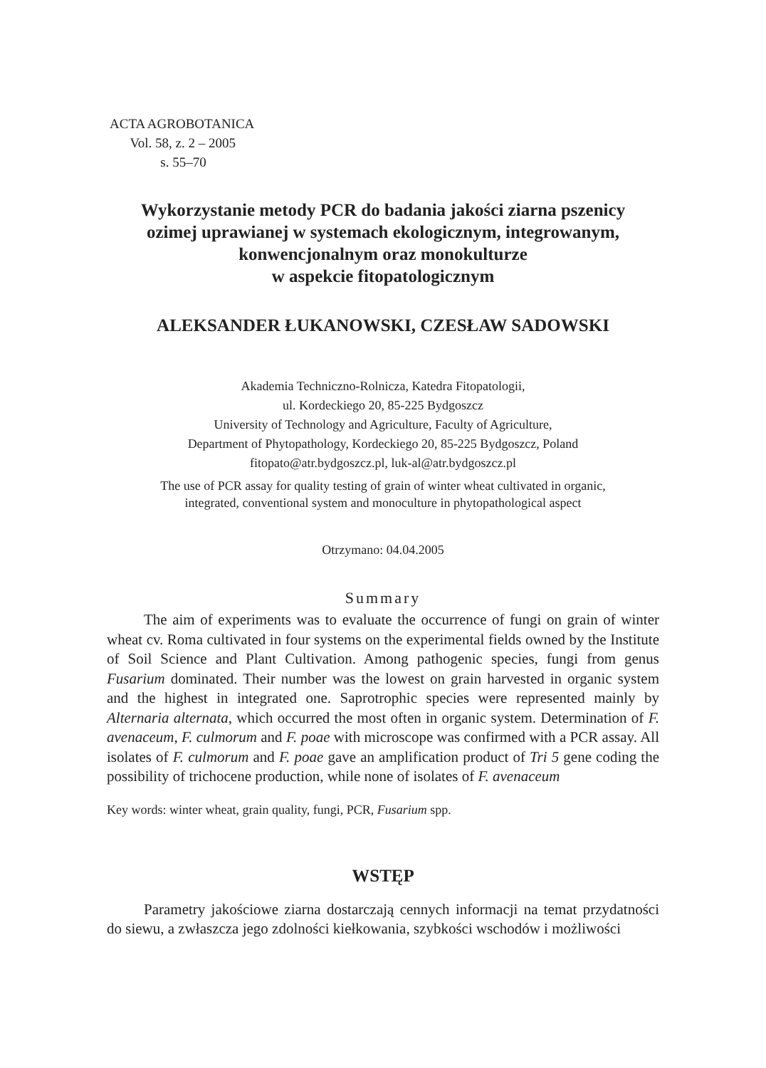ACTA AGROBOTANICA
Vol. 58, z. 2 – 2005
s. 55–70
Wykorzystanie metody PCR do badania jakości ziarna pszenicy
ozimej uprawianej w systemach ekologicznym, integrowanym,
konwencjonalnym oraz monokulturze
w aspekcie fitopatologicznym
ALEKSANDER ŁUKANOWSKI, CZESŁAW SADOWSKI
Akademia Techniczno-Rolnicza, Katedra Fitopatologii,
ul. Kordeckiego 20, 85-225 Bydgoszcz
University of Technology and Agriculture, Faculty of Agriculture,
Department of Phytopathology, Kordeckiego 20, 85-225 Bydgoszcz, Poland
fitopato@atr.bydgoszcz.pl, luk-al@atr.bydgoszcz.pl
The use of PCR assay for quality testing of grain of winter wheat cultivated in organic,
integrated, conventional system and monoculture in phytopathological aspect
Otrzymano: 04.04.2005
Summary
The aim of experiments was to evaluate the occurrence of fungi on grain of winter wheat cv. Roma cultivated in four systems on the experimental fields owned by the Institute of Soil Science and Plant Cultivation. Among pathogenic species, fungi from genus Fusarium dominated. Their number was the lowest on grain harvested in organic system and the highest in integrated one. Saprotrophic species were represented mainly by Alternaria alternata, which occurred the most often in organic system. Determination of F. avenaceum, F. culmorum and F. poae with microscope was confirmed with a PCR assay. All isolates of F. culmorum and F. poae gave an amplification product of Tri 5 gene coding the possibility of trichocene production, while none of isolates of F. avenaceum
Key words: winter wheat, grain quality, fungi, PCR, Fusarium spp.
WSTĘP
Parametry jakościowe ziarna dostarczają cennych informacji na temat przydatności do siewu, a zwłaszcza jego zdolności kiełkowania, szybkości wschodów i możliwości